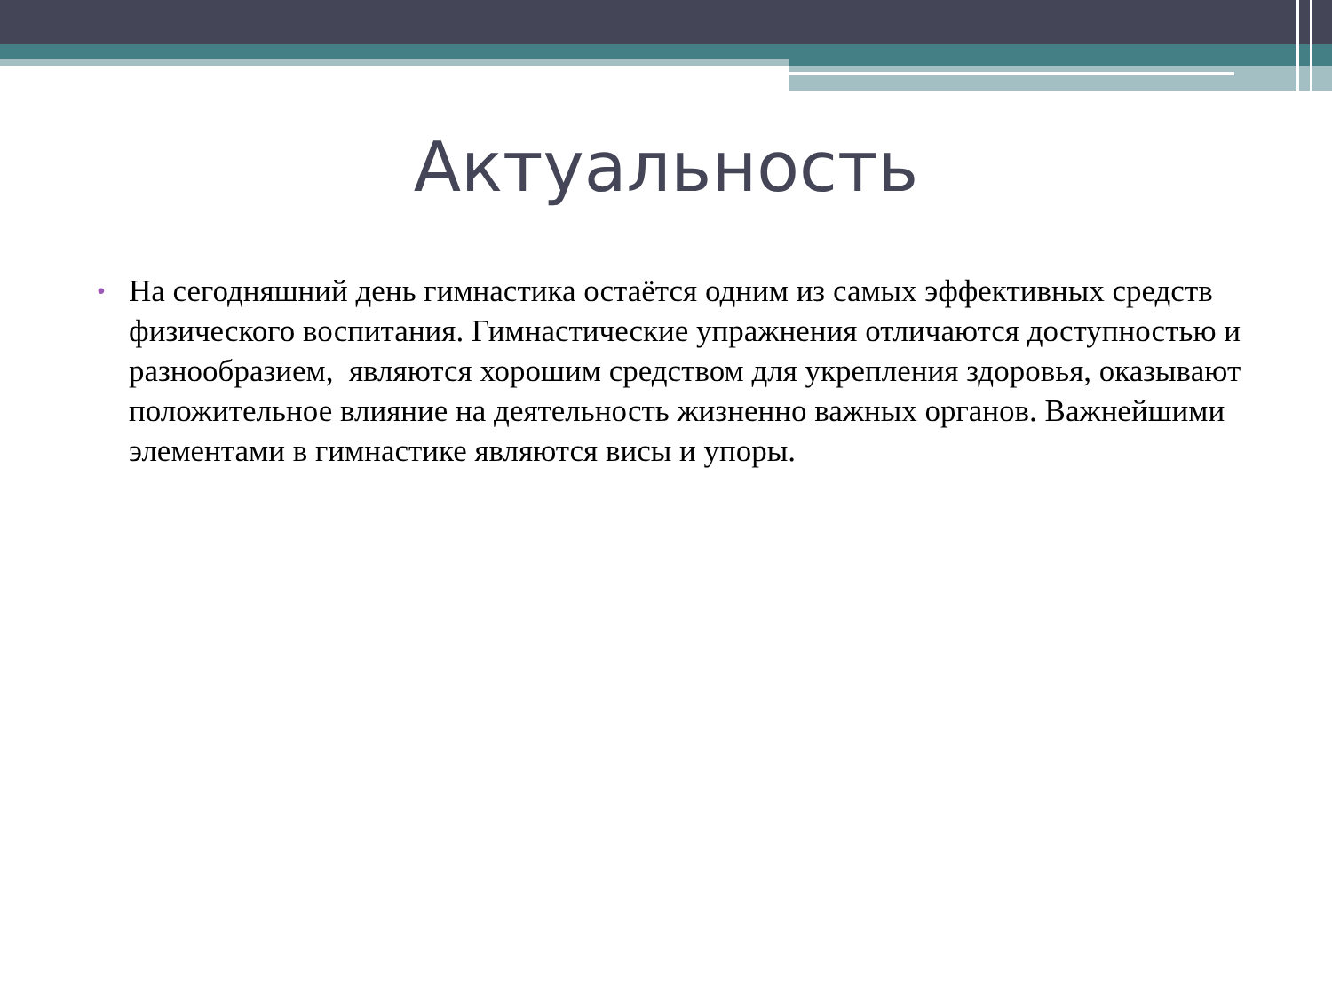Актуальность
• На сегодняшний день гимнастика остаётся одним из самых эффективных средств физического воспитания. Гимнастические упражнения отличаются доступностью и разнообразием, являются хорошим средством для укрепления здоровья, оказывают положительное влияние на деятельность жизненно важных органов. Важнейшими элементами в гимнастике являются висы и упоры.